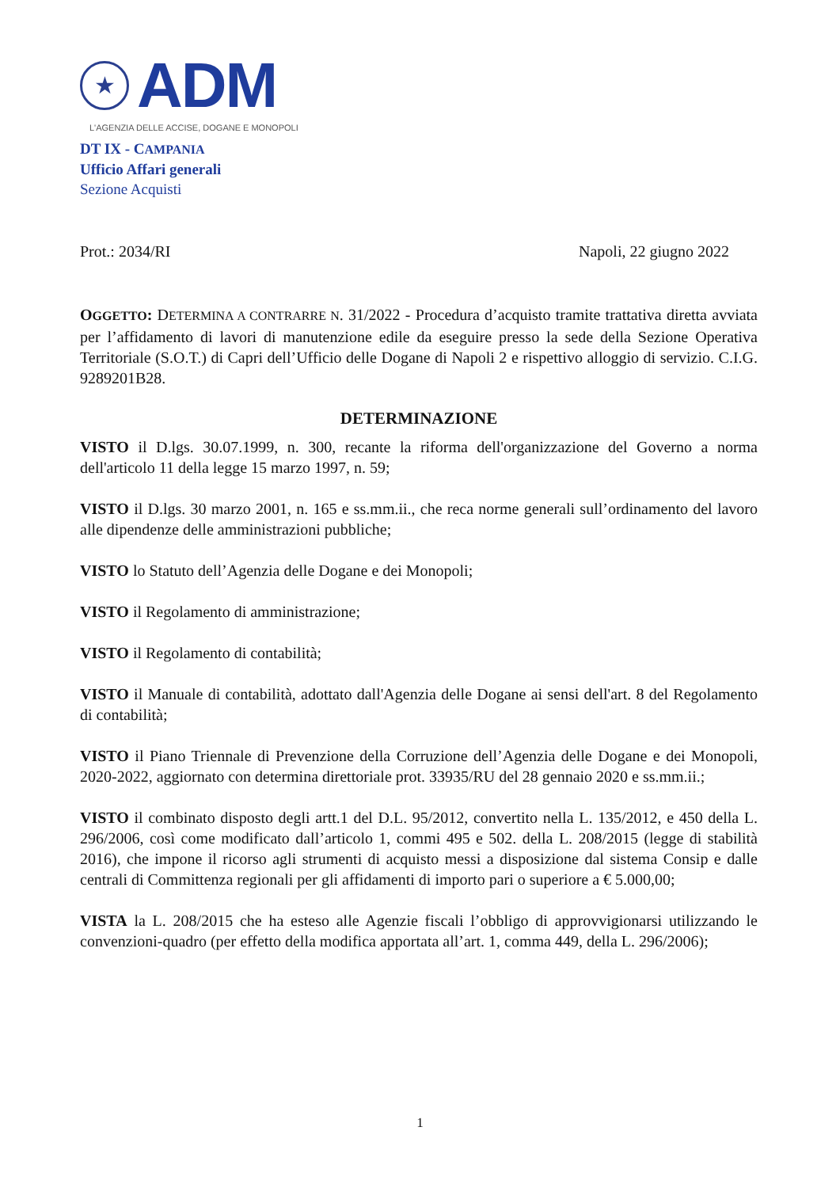★
ADM
L'AGENZIA DELLE ACCISE, DOGANE E MONOPOLI
DT IX - CAMPANIA
Ufficio Affari generali
Sezione Acquisti
Prot.: 2034/RI Napoli, 22 giugno 2022
OGGETTO: DETERMINA A CONTRARRE N. 31/2022 - Procedura d’acquisto tramite trattativa diretta avviata per l’affidamento di lavori di manutenzione edile da eseguire presso la sede della Sezione Operativa Territoriale (S.O.T.) di Capri dell’Ufficio delle Dogane di Napoli 2 e rispettivo alloggio di servizio. C.I.G. 9289201B28.
DETERMINAZIONE
VISTO il D.lgs. 30.07.1999, n. 300, recante la riforma dell'organizzazione del Governo a norma dell'articolo 11 della legge 15 marzo 1997, n. 59;
VISTO il D.lgs. 30 marzo 2001, n. 165 e ss.mm.ii., che reca norme generali sull’ordinamento del lavoro alle dipendenze delle amministrazioni pubbliche;
VISTO lo Statuto dell’Agenzia delle Dogane e dei Monopoli;
VISTO il Regolamento di amministrazione;
VISTO il Regolamento di contabilità;
VISTO il Manuale di contabilità, adottato dall'Agenzia delle Dogane ai sensi dell'art. 8 del Regolamento di contabilità;
VISTO il Piano Triennale di Prevenzione della Corruzione dell’Agenzia delle Dogane e dei Monopoli, 2020-2022, aggiornato con determina direttoriale prot. 33935/RU del 28 gennaio 2020 e ss.mm.ii.;
VISTO il combinato disposto degli artt.1 del D.L. 95/2012, convertito nella L. 135/2012, e 450 della L. 296/2006, così come modificato dall’articolo 1, commi 495 e 502. della L. 208/2015 (legge di stabilità 2016), che impone il ricorso agli strumenti di acquisto messi a disposizione dal sistema Consip e dalle centrali di Committenza regionali per gli affidamenti di importo pari o superiore a € 5.000,00;
VISTA la L. 208/2015 che ha esteso alle Agenzie fiscali l’obbligo di approvvigionarsi utilizzando le convenzioni-quadro (per effetto della modifica apportata all’art. 1, comma 449, della L. 296/2006);
1